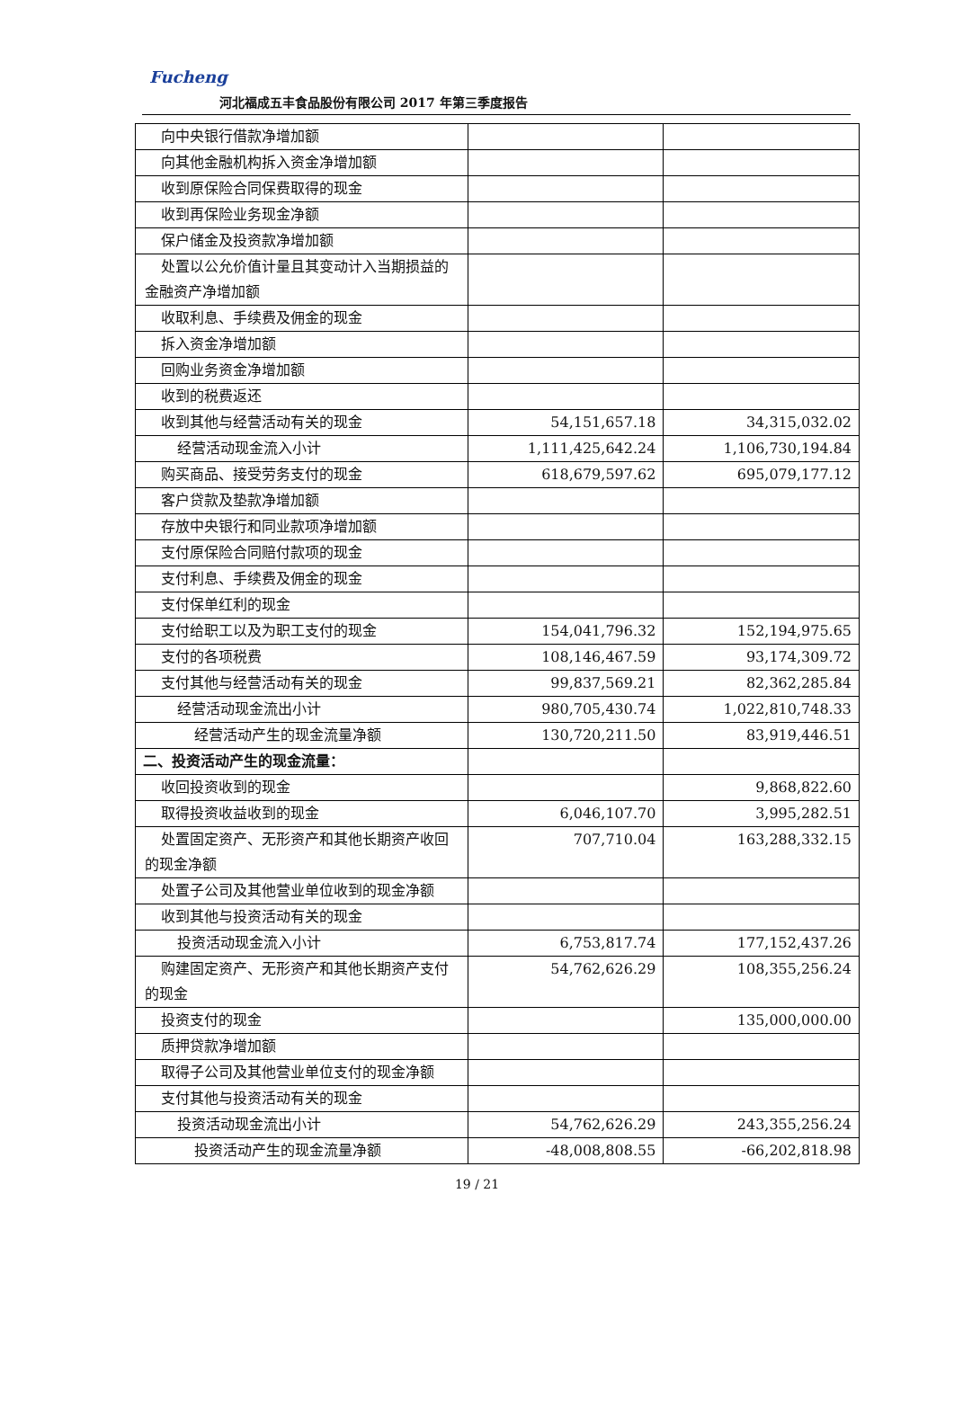Fucheng
河北福成五丰食品股份有限公司 2017 年第三季度报告
| 向中央银行借款净增加额 | | |
| 向其他金融机构拆入资金净增加额 | | |
| 收到原保险合同保费取得的现金 | | |
| 收到再保险业务现金净额 | | |
| 保户储金及投资款净增加额 | | |
| 处置以公允价值计量且其变动计入当期损益的金融资产净增加额 | | |
| 收取利息、手续费及佣金的现金 | | |
| 拆入资金净增加额 | | |
| 回购业务资金净增加额 | | |
| 收到的税费返还 | | |
| 收到其他与经营活动有关的现金 | 54,151,657.18 | 34,315,032.02 |
| 经营活动现金流入小计 | 1,111,425,642.24 | 1,106,730,194.84 |
| 购买商品、接受劳务支付的现金 | 618,679,597.62 | 695,079,177.12 |
| 客户贷款及垫款净增加额 | | |
| 存放中央银行和同业款项净增加额 | | |
| 支付原保险合同赔付款项的现金 | | |
| 支付利息、手续费及佣金的现金 | | |
| 支付保单红利的现金 | | |
| 支付给职工以及为职工支付的现金 | 154,041,796.32 | 152,194,975.65 |
| 支付的各项税费 | 108,146,467.59 | 93,174,309.72 |
| 支付其他与经营活动有关的现金 | 99,837,569.21 | 82,362,285.84 |
| 经营活动现金流出小计 | 980,705,430.74 | 1,022,810,748.33 |
| 经营活动产生的现金流量净额 | 130,720,211.50 | 83,919,446.51 |
| 二、投资活动产生的现金流量： | | |
| 收回投资收到的现金 | | 9,868,822.60 |
| 取得投资收益收到的现金 | 6,046,107.70 | 3,995,282.51 |
| 处置固定资产、无形资产和其他长期资产收回的现金净额 | 707,710.04 | 163,288,332.15 |
| 处置子公司及其他营业单位收到的现金净额 | | |
| 收到其他与投资活动有关的现金 | | |
| 投资活动现金流入小计 | 6,753,817.74 | 177,152,437.26 |
| 购建固定资产、无形资产和其他长期资产支付的现金 | 54,762,626.29 | 108,355,256.24 |
| 投资支付的现金 | | 135,000,000.00 |
| 质押贷款净增加额 | | |
| 取得子公司及其他营业单位支付的现金净额 | | |
| 支付其他与投资活动有关的现金 | | |
| 投资活动现金流出小计 | 54,762,626.29 | 243,355,256.24 |
| 投资活动产生的现金流量净额 | -48,008,808.55 | -66,202,818.98 |
19 / 21